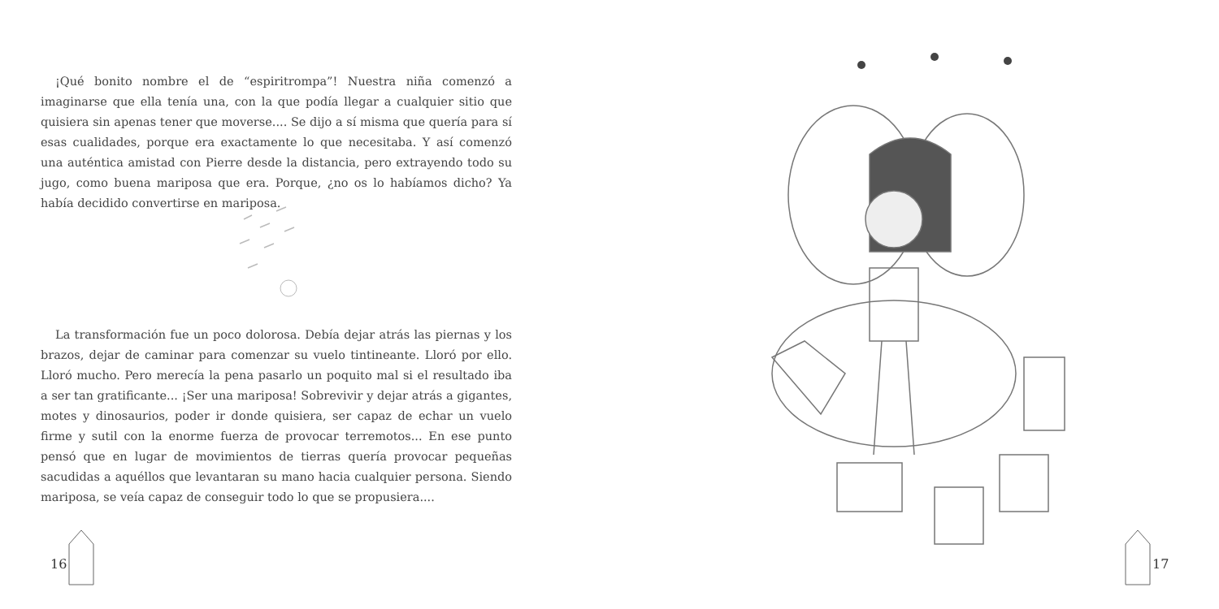¡Qué bonito nombre el de “espiritrompa”! Nuestra niña comenzó a imaginarse que ella tenía una, con la que podía llegar a cualquier sitio que quisiera sin apenas tener que moverse.... Se dijo a sí misma que quería para sí esas cualidades, porque era exactamente lo que necesitaba. Y así comenzó una auténtica amistad con Pierre desde la distancia, pero extrayendo todo su jugo, como buena mariposa que era. Porque, ¿no os lo habíamos dicho? Ya había decidido convertirse en mariposa.
La transformación fue un poco dolorosa. Debía dejar atrás las piernas y los brazos, dejar de caminar para comenzar su vuelo tintineante. Lloró por ello. Lloró mucho. Pero merecía la pena pasarlo un poquito mal si el resultado iba a ser tan gratificante... ¡Ser una mariposa! Sobrevivir y dejar atrás a gigantes, motes y dinosaurios, poder ir donde quisiera, ser capaz de echar un vuelo firme y sutil con la enorme fuerza de provocar terremotos... En ese punto pensó que en lugar de movimientos de tierras quería provocar pequeñas sacudidas a aquéllos que levantaran su mano hacia cualquier persona. Siendo mariposa, se veía capaz de conseguir todo lo que se propusiera....
16
17